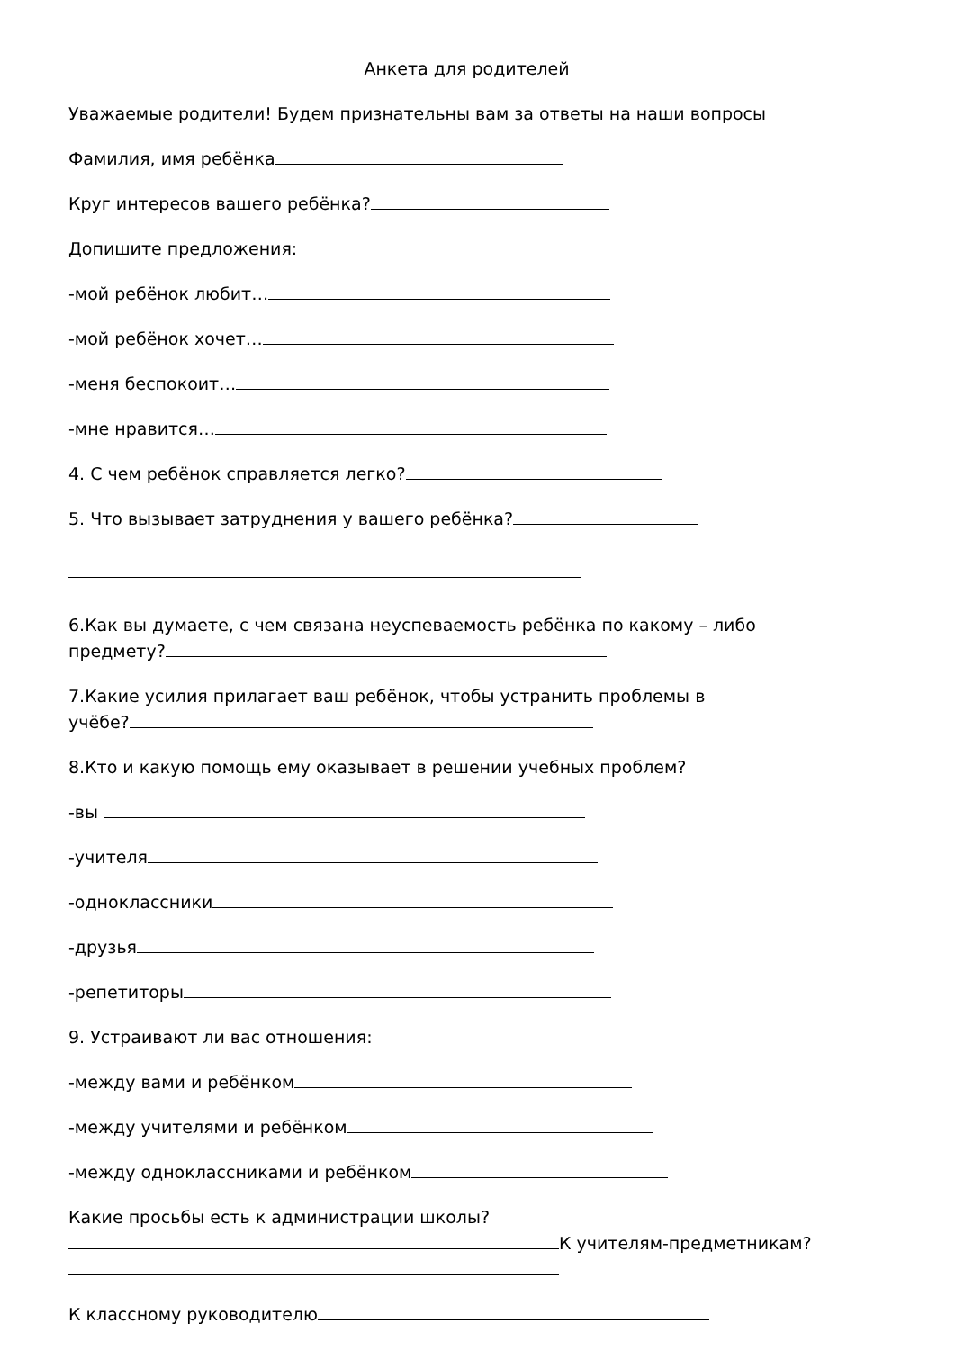Анкета для родителей
Уважаемые родители! Будем признательны вам за ответы на наши вопросы
Фамилия, имя ребёнка
Круг интересов вашего ребёнка?
Допишите предложения:
-мой ребёнок любит…
-мой ребёнок хочет…
-меня беспокоит…
-мне нравится…
4. С чем ребёнок справляется легко?
5. Что вызывает затруднения у вашего ребёнка?
6.Как вы думаете, с чем связана неуспеваемость ребёнка по какому – либо
предмету?
7.Какие усилия прилагает ваш ребёнок, чтобы устранить проблемы в
учёбе?
8.Кто и какую помощь ему оказывает в решении учебных проблем?
-вы
-учителя
-одноклассники
-друзья
-репетиторы
9. Устраивают ли вас отношения:
-между вами и ребёнком
-между учителями и ребёнком
-между одноклассниками и ребёнком
Какие просьбы есть к администрации школы?
К учителям-предметникам?
К классному руководителю